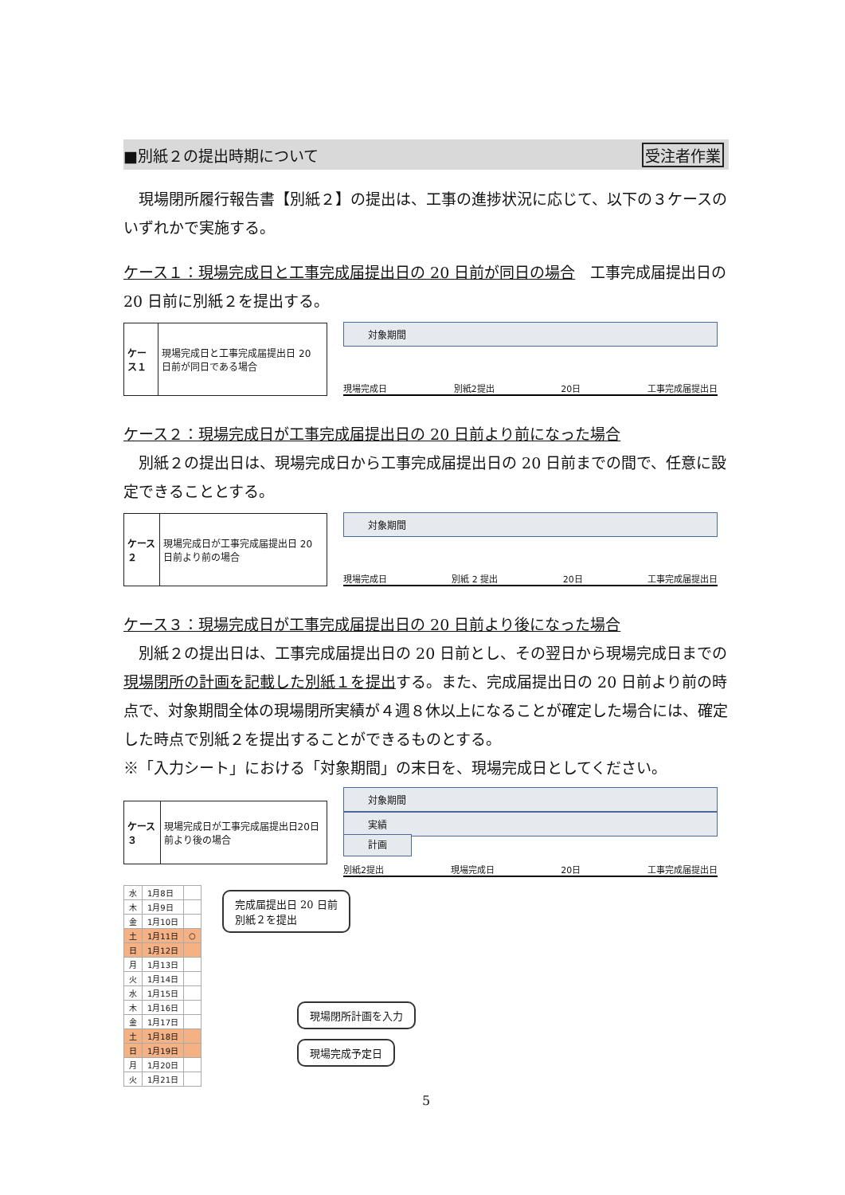■別紙２の提出時期について 受注者作業
　現場閉所履行報告書【別紙２】の提出は、工事の進捗状況に応じて、以下の３ケースのいずれかで実施する。
ケース１：現場完成日と工事完成届提出日の 20 日前が同日の場合　工事完成届提出日の 20 日前に別紙２を提出する。
| ケース１ | 現場完成日と工事完成届提出日 20 日前が同日である場合 |
対象期間
現場完成日 別紙2提出 20日 工事完成届提出日
ケース２：現場完成日が工事完成届提出日の 20 日前より前になった場合
　別紙２の提出日は、現場完成日から工事完成届提出日の 20 日前までの間で、任意に設定できることとする。
| ケース２ | 現場完成日が工事完成届提出日 20 日前より前の場合 |
対象期間
現場完成日 別紙 2 提出 20日 工事完成届提出日
ケース３：現場完成日が工事完成届提出日の 20 日前より後になった場合
　別紙２の提出日は、工事完成届提出日の 20 日前とし、その翌日から現場完成日までの現場閉所の計画を記載した別紙１を提出する。また、完成届提出日の 20 日前より前の時点で、対象期間全体の現場閉所実績が４週８休以上になることが確定した場合には、確定した時点で別紙２を提出することができるものとする。
※「入力シート」における「対象期間」の末日を、現場完成日としてください。
| ケース３ | 現場完成日が工事完成届提出日20日前より後の場合 |
対象期間
実績
計画
別紙2提出 現場完成日 20日 工事完成届提出日
| 水 | 1月8日 | |
| 木 | 1月9日 | |
| 金 | 1月10日 | |
| 土 | 1月11日 | ○ |
| 日 | 1月12日 | |
| 月 | 1月13日 | |
| 火 | 1月14日 | |
| 水 | 1月15日 | |
| 木 | 1月16日 | |
| 金 | 1月17日 | |
| 土 | 1月18日 | |
| 日 | 1月19日 | |
| 月 | 1月20日 | |
| 火 | 1月21日 | |
完成届提出日 20 日前
別紙２を提出
現場閉所計画を入力
現場完成予定日
5